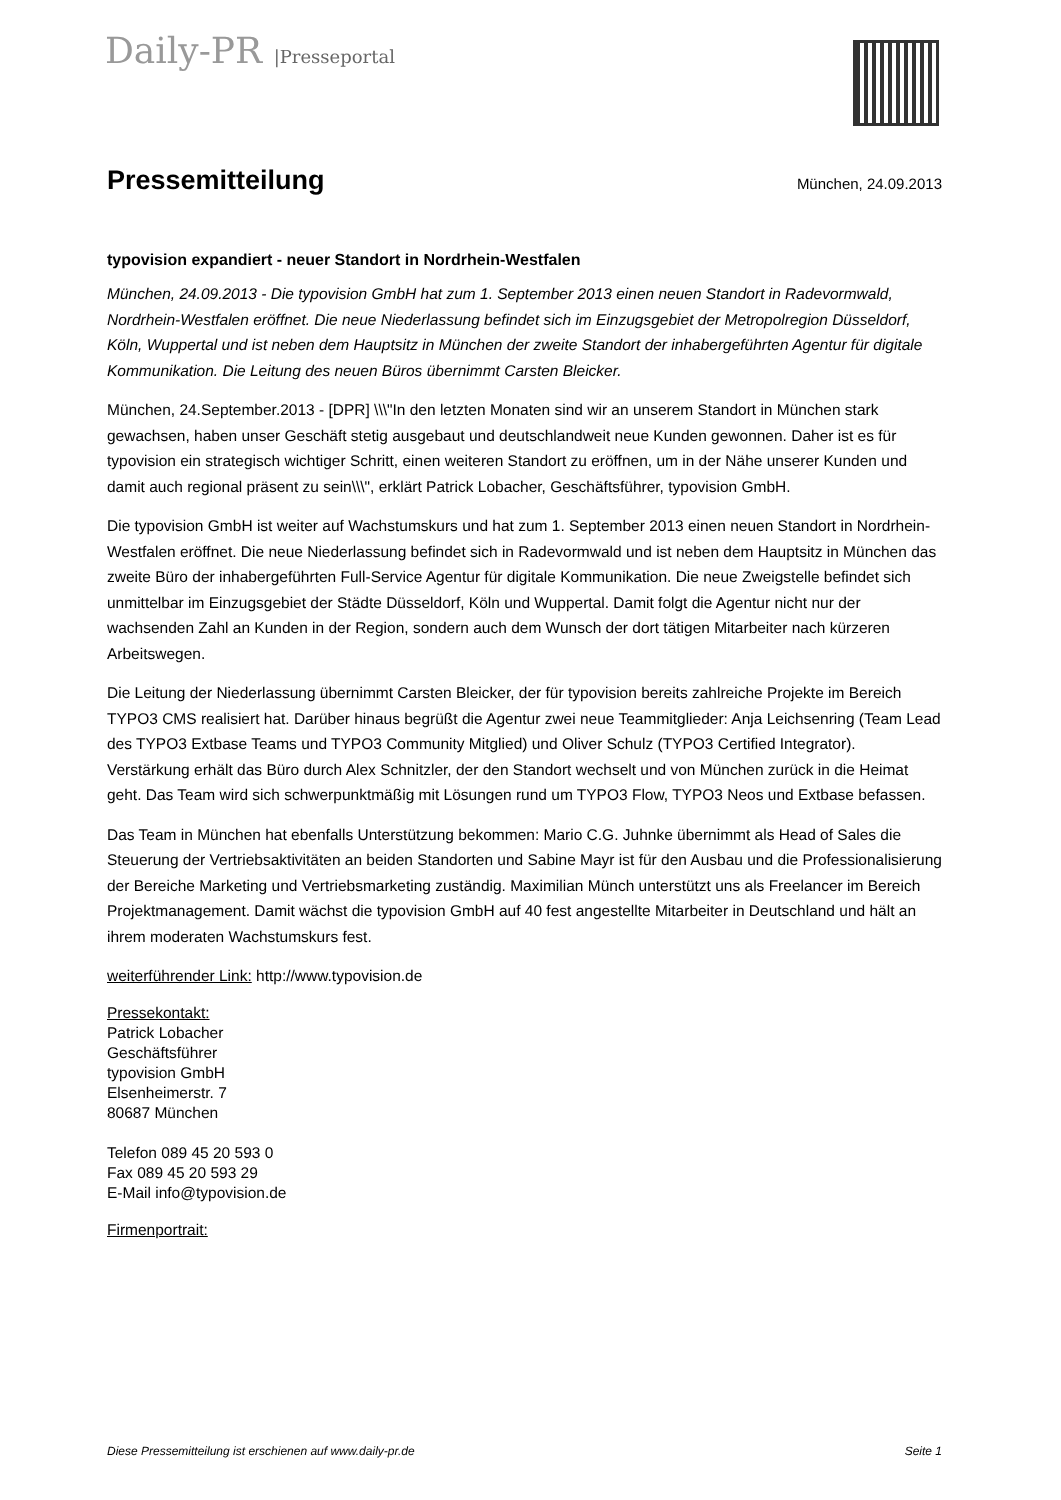Daily-PR |Presseportal
Pressemitteilung
München, 24.09.2013
typovision expandiert - neuer Standort in Nordrhein-Westfalen
München, 24.09.2013 - Die typovision GmbH hat zum 1. September 2013 einen neuen Standort in Radevormwald, Nordrhein-Westfalen eröffnet. Die neue Niederlassung befindet sich im Einzugsgebiet der Metropolregion Düsseldorf, Köln, Wuppertal und ist neben dem Hauptsitz in München der zweite Standort der inhabergeführten Agentur für digitale Kommunikation. Die Leitung des neuen Büros übernimmt Carsten Bleicker.
München, 24.September.2013 - [DPR] \\\"In den letzten Monaten sind wir an unserem Standort in München stark gewachsen, haben unser Geschäft stetig ausgebaut und deutschlandweit neue Kunden gewonnen. Daher ist es für typovision ein strategisch wichtiger Schritt, einen weiteren Standort zu eröffnen, um in der Nähe unserer Kunden und damit auch regional präsent zu sein\\\", erklärt Patrick Lobacher, Geschäftsführer, typovision GmbH.
Die typovision GmbH ist weiter auf Wachstumskurs und hat zum 1. September 2013 einen neuen Standort in Nordrhein-Westfalen eröffnet. Die neue Niederlassung befindet sich in Radevormwald und ist neben dem Hauptsitz in München das zweite Büro der inhabergeführten Full-Service Agentur für digitale Kommunikation. Die neue Zweigstelle befindet sich unmittelbar im Einzugsgebiet der Städte Düsseldorf, Köln und Wuppertal. Damit folgt die Agentur nicht nur der wachsenden Zahl an Kunden in der Region, sondern auch dem Wunsch der dort tätigen Mitarbeiter nach kürzeren Arbeitswegen.
Die Leitung der Niederlassung übernimmt Carsten Bleicker, der für typovision bereits zahlreiche Projekte im Bereich TYPO3 CMS realisiert hat. Darüber hinaus begrüßt die Agentur zwei neue Teammitglieder: Anja Leichsenring (Team Lead des TYPO3 Extbase Teams und TYPO3 Community Mitglied) und Oliver Schulz (TYPO3 Certified Integrator). Verstärkung erhält das Büro durch Alex Schnitzler, der den Standort wechselt und von München zurück in die Heimat geht. Das Team wird sich schwerpunktmäßig mit Lösungen rund um TYPO3 Flow, TYPO3 Neos und Extbase befassen.
Das Team in München hat ebenfalls Unterstützung bekommen: Mario C.G. Juhnke übernimmt als Head of Sales die Steuerung der Vertriebsaktivitäten an beiden Standorten und Sabine Mayr ist für den Ausbau und die Professionalisierung der Bereiche Marketing und Vertriebsmarketing zuständig. Maximilian Münch unterstützt uns als Freelancer im Bereich Projektmanagement. Damit wächst die typovision GmbH auf 40 fest angestellte Mitarbeiter in Deutschland und hält an ihrem moderaten Wachstumskurs fest.
weiterführender Link: http://www.typovision.de
Pressekontakt:
Patrick Lobacher
Geschäftsführer
typovision GmbH
Elsenheimerstr. 7
80687 München
Telefon 089 45 20 593 0
Fax 089 45 20 593 29
E-Mail info@typovision.de
Firmenportrait:
Diese Pressemitteilung ist erschienen auf www.daily-pr.de Seite 1